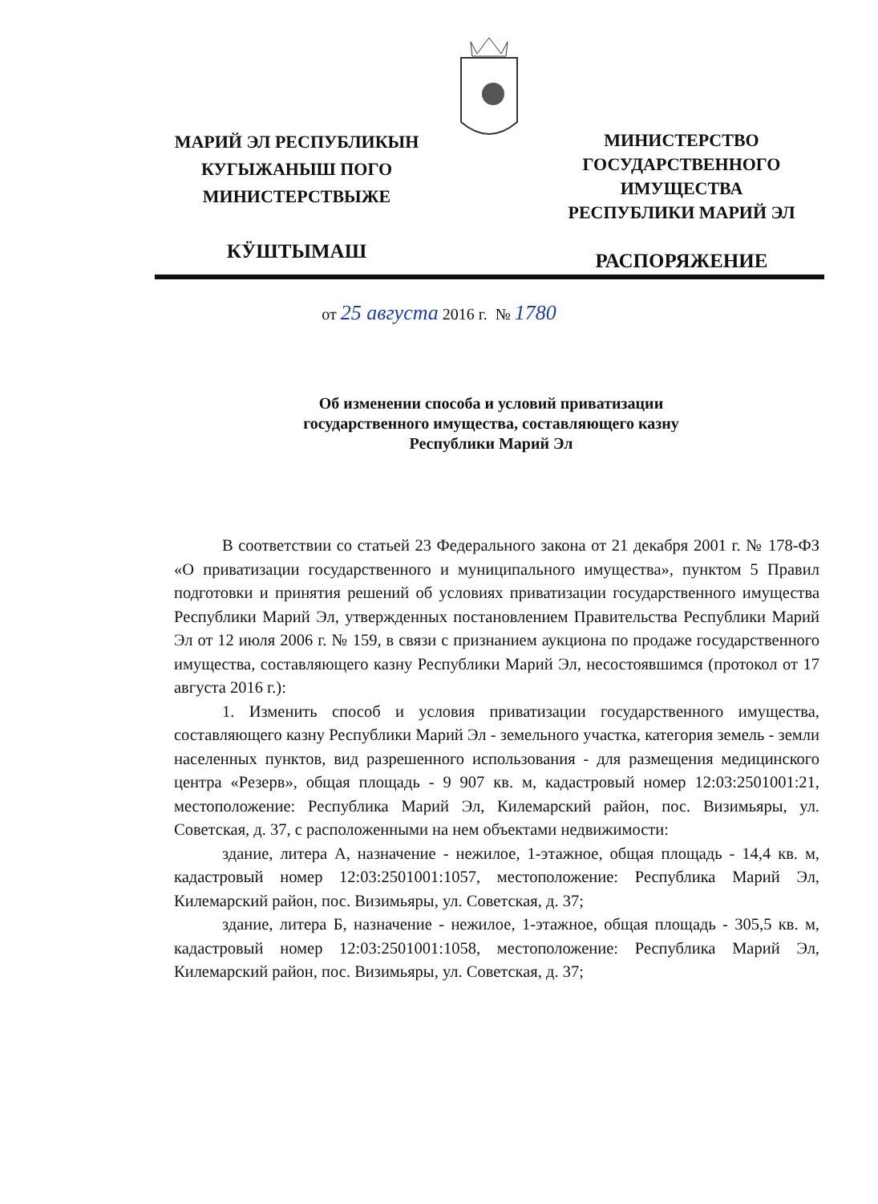МАРИЙ ЭЛ РЕСПУБЛИКЫН
КУГЫЖАНЫШ ПОГО
МИНИСТЕРСТВЫЖЕ
КӰШТЫМАШ
МИНИСТЕРСТВО
ГОСУДАРСТВЕННОГО
ИМУЩЕСТВА
РЕСПУБЛИКИ МАРИЙ ЭЛ
РАСПОРЯЖЕНИЕ
от 25 августа 2016 г. № 1780
Об изменении способа и условий приватизации
государственного имущества, составляющего казну
Республики Марий Эл
В соответствии со статьей 23 Федерального закона от 21 декабря 2001 г. № 178-ФЗ «О приватизации государственного и муниципального имущества», пунктом 5 Правил подготовки и принятия решений об условиях приватизации государственного имущества Республики Марий Эл, утвержденных постановлением Правительства Республики Марий Эл от 12 июля 2006 г. № 159, в связи с признанием аукциона по продаже государственного имущества, составляющего казну Республики Марий Эл, несостоявшимся (протокол от 17 августа 2016 г.):
1. Изменить способ и условия приватизации государственного имущества, составляющего казну Республики Марий Эл - земельного участка, категория земель - земли населенных пунктов, вид разрешенного использования - для размещения медицинского центра «Резерв», общая площадь - 9 907 кв. м, кадастровый номер 12:03:2501001:21, местоположение: Республика Марий Эл, Килемарский район, пос. Визимьяры, ул. Советская, д. 37, с расположенными на нем объектами недвижимости:
здание, литера А, назначение - нежилое, 1-этажное, общая площадь - 14,4 кв. м, кадастровый номер 12:03:2501001:1057, местоположение: Республика Марий Эл, Килемарский район, пос. Визимьяры, ул. Советская, д. 37;
здание, литера Б, назначение - нежилое, 1-этажное, общая площадь - 305,5 кв. м, кадастровый номер 12:03:2501001:1058, местоположение: Республика Марий Эл, Килемарский район, пос. Визимьяры, ул. Советская, д. 37;